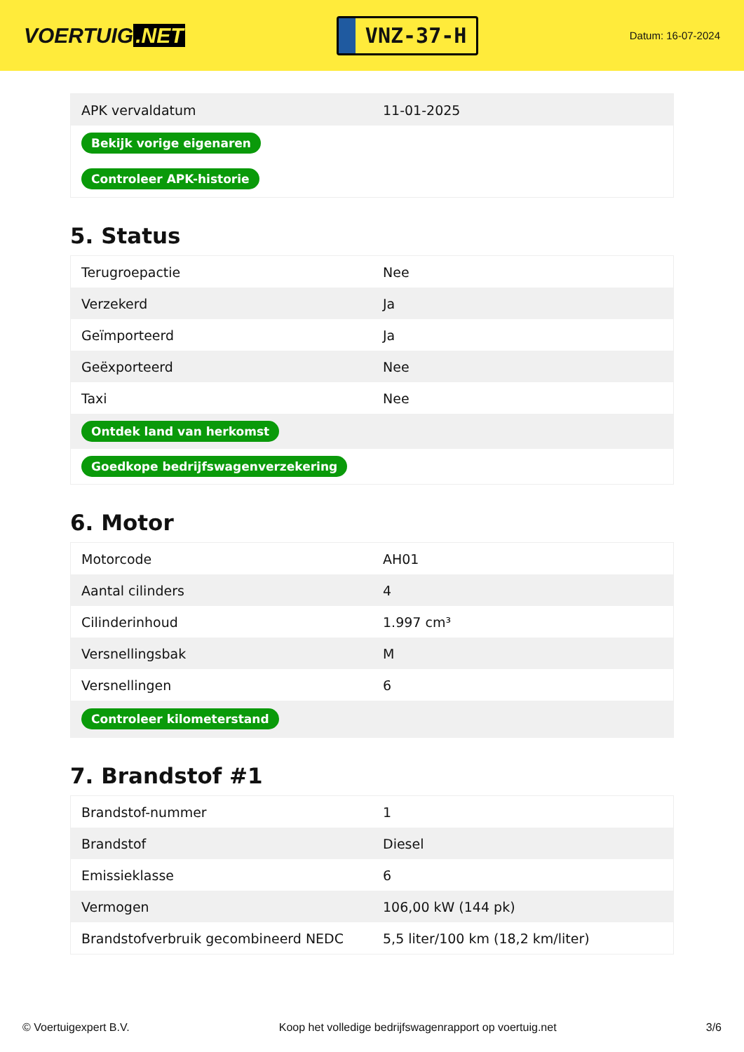VOERTUIG.NET
VNZ-37-H
Datum: 16-07-2024
| APK vervaldatum | 11-01-2025 |
| Bekijk vorige eigenaren | |
| Controleer APK-historie | |
5. Status
| Terugroepactie | Nee |
| Verzekerd | Ja |
| Geïmporteerd | Ja |
| Geëxporteerd | Nee |
| Taxi | Nee |
| Ontdek land van herkomst | |
| Goedkope bedrijfswagenverzekering | |
6. Motor
| Motorcode | AH01 |
| Aantal cilinders | 4 |
| Cilinderinhoud | 1.997 cm³ |
| Versnellingsbak | M |
| Versnellingen | 6 |
| Controleer kilometerstand | |
7. Brandstof #1
| Brandstof-nummer | 1 |
| Brandstof | Diesel |
| Emissieklasse | 6 |
| Vermogen | 106,00 kW (144 pk) |
| Brandstofverbruik gecombineerd NEDC | 5,5 liter/100 km (18,2 km/liter) |
© Voertuigexpert B.V. Koop het volledige bedrijfswagenrapport op voertuig.net 3/6